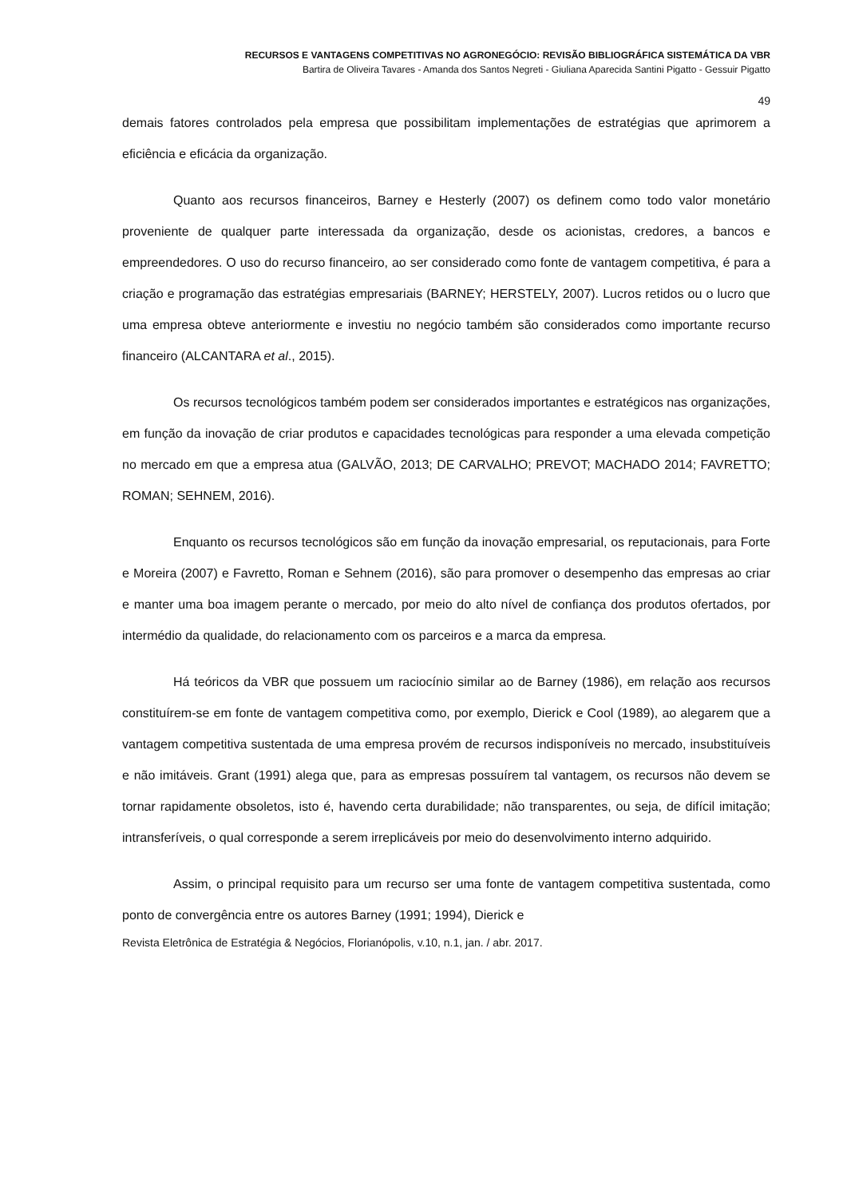RECURSOS E VANTAGENS COMPETITIVAS NO AGRONEGÓCIO: REVISÃO BIBLIOGRÁFICA SISTEMÁTICA DA VBR
Bartira de Oliveira Tavares - Amanda dos Santos Negreti - Giuliana Aparecida Santini Pigatto - Gessuir Pigatto
49
demais fatores controlados pela empresa que possibilitam implementações de estratégias que aprimorem a eficiência e eficácia da organização.
Quanto aos recursos financeiros, Barney e Hesterly (2007) os definem como todo valor monetário proveniente de qualquer parte interessada da organização, desde os acionistas, credores, a bancos e empreendedores. O uso do recurso financeiro, ao ser considerado como fonte de vantagem competitiva, é para a criação e programação das estratégias empresariais (BARNEY; HERSTELY, 2007). Lucros retidos ou o lucro que uma empresa obteve anteriormente e investiu no negócio também são considerados como importante recurso financeiro (ALCANTARA et al., 2015).
Os recursos tecnológicos também podem ser considerados importantes e estratégicos nas organizações, em função da inovação de criar produtos e capacidades tecnológicas para responder a uma elevada competição no mercado em que a empresa atua (GALVÃO, 2013; DE CARVALHO; PREVOT; MACHADO 2014; FAVRETTO; ROMAN; SEHNEM, 2016).
Enquanto os recursos tecnológicos são em função da inovação empresarial, os reputacionais, para Forte e Moreira (2007) e Favretto, Roman e Sehnem (2016), são para promover o desempenho das empresas ao criar e manter uma boa imagem perante o mercado, por meio do alto nível de confiança dos produtos ofertados, por intermédio da qualidade, do relacionamento com os parceiros e a marca da empresa.
Há teóricos da VBR que possuem um raciocínio similar ao de Barney (1986), em relação aos recursos constituírem-se em fonte de vantagem competitiva como, por exemplo, Dierick e Cool (1989), ao alegarem que a vantagem competitiva sustentada de uma empresa provém de recursos indisponíveis no mercado, insubstituíveis e não imitáveis. Grant (1991) alega que, para as empresas possuírem tal vantagem, os recursos não devem se tornar rapidamente obsoletos, isto é, havendo certa durabilidade; não transparentes, ou seja, de difícil imitação; intransferíveis, o qual corresponde a serem irreplicáveis por meio do desenvolvimento interno adquirido.
Assim, o principal requisito para um recurso ser uma fonte de vantagem competitiva sustentada, como ponto de convergência entre os autores Barney (1991; 1994), Dierick e
Revista Eletrônica de Estratégia & Negócios, Florianópolis, v.10, n.1, jan. / abr. 2017.